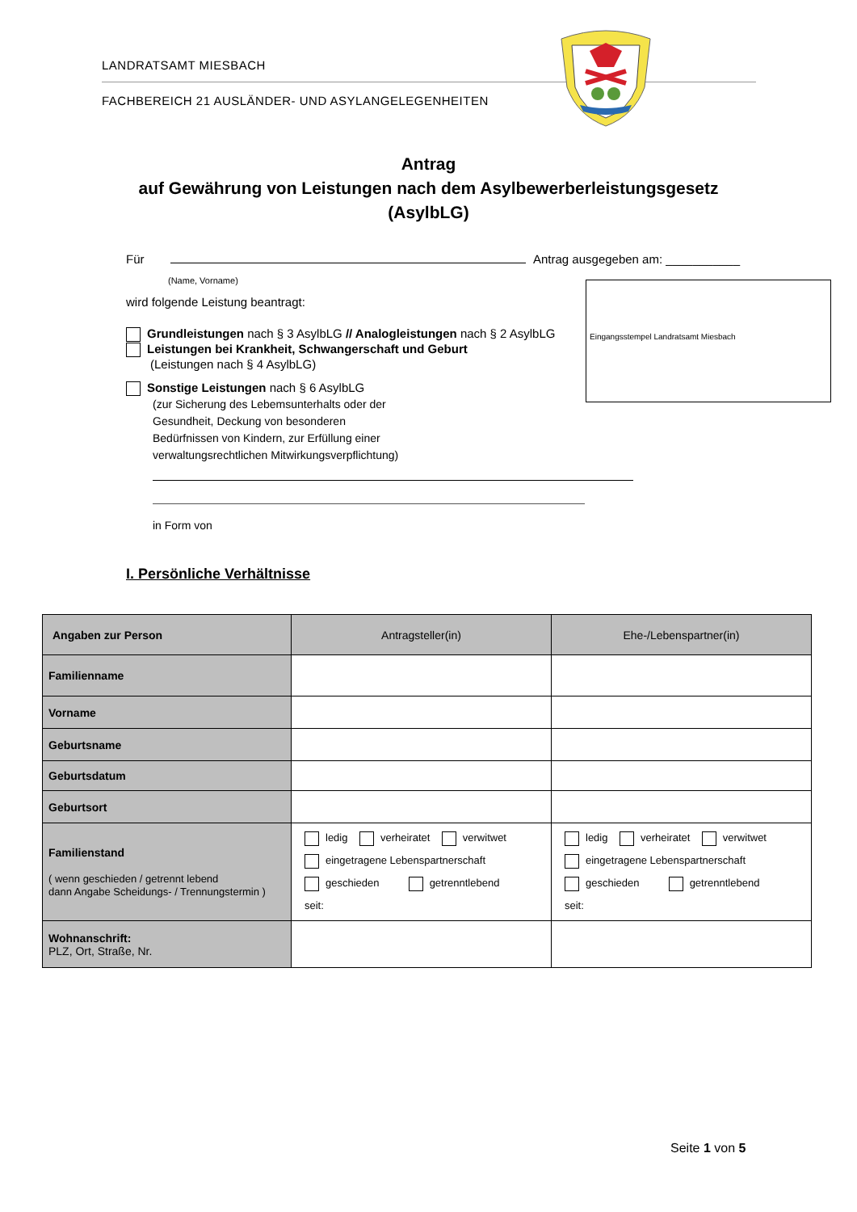LANDRATSAMT MIESBACH
FACHBEREICH 21 AUSLÄNDER- UND ASYLANGELEGENHEITEN
Antrag
auf Gewährung von Leistungen nach dem Asylbewerberleistungsgesetz
(AsylbLG)
Für Antrag ausgegeben am: ___________
(Name, Vorname)
wird folgende Leistung beantragt:
Grundleistungen nach § 3 AsylbLG // Analogleistungen nach § 2 AsylbLG
Leistungen bei Krankheit, Schwangerschaft und Geburt
(Leistungen nach § 4 AsylbLG)
Sonstige Leistungen nach § 6 AsylbLG
(zur Sicherung des Lebemsunterhalts oder der Gesundheit, Deckung von besonderen Bedürfnissen von Kindern, zur Erfüllung einer verwaltungsrechtlichen Mitwirkungsverpflichtung)
in Form von
Eingangsstempel Landratsamt Miesbach
I. Persönliche Verhältnisse
| Angaben zur Person | Antragsteller(in) | Ehe-/Lebenspartner(in) |
| --- | --- | --- |
| Familienname | | |
| Vorname | | |
| Geburtsname | | |
| Geburtsdatum | | |
| Geburtsort | | |
| Familienstand ( wenn geschieden / getrennt lebend dann Angabe Scheidungs- / Trennungstermin ) | ledig verheiratet verwitwet eingetragene Lebenspartnerschaft geschieden getrenntlebend seit: | ledig verheiratet verwitwet eingetragene Lebenspartnerschaft geschieden getrenntlebend seit: |
| Wohnanschrift: PLZ, Ort, Straße, Nr. | | |
Seite 1 von 5